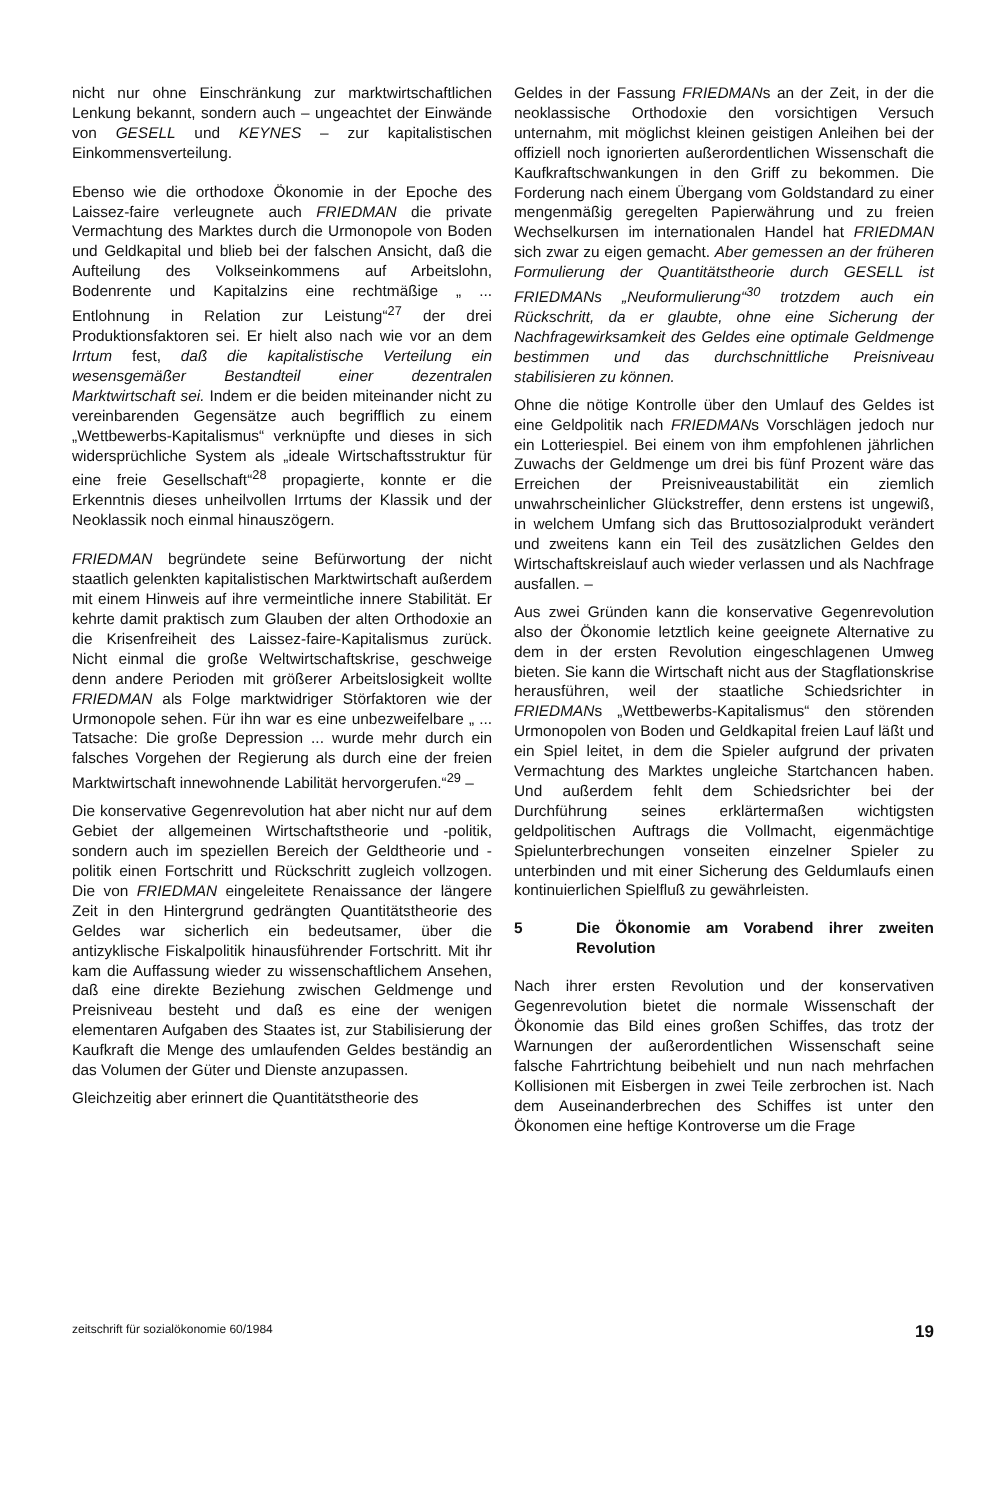nicht nur ohne Einschränkung zur marktwirtschaftlichen Lenkung bekannt, sondern auch – ungeachtet der Einwände von GESELL und KEYNES – zur kapitalistischen Einkommensverteilung.
Ebenso wie die orthodoxe Ökonomie in der Epoche des Laissez-faire verleugnete auch FRIEDMAN die private Vermachtung des Marktes durch die Urmonopole von Boden und Geldkapital und blieb bei der falschen Ansicht, daß die Aufteilung des Volkseinkommens auf Arbeitslohn, Bodenrente und Kapitalzins eine rechtmäßige „ ... Entlohnung in Relation zur Leistung“<sup>27</sup> der drei Produktionsfaktoren sei. Er hielt also nach wie vor an dem Irrtum fest, daß die kapitalistische Verteilung ein wesensgemäßer Bestandteil einer dezentralen Marktwirtschaft sei. Indem er die beiden miteinander nicht zu vereinbarenden Gegensätze auch begrifflich zu einem „Wettbewerbs-Kapitalismus“ verknüpfte und dieses in sich widersprüchliche System als „ideale Wirtschaftsstruktur für eine freie Gesellschaft“<sup>28</sup> propagierte, konnte er die Erkenntnis dieses unheilvollen Irrtums der Klassik und der Neoklassik noch einmal hinauszögern.
FRIEDMAN begründete seine Befürwortung der nicht staatlich gelenkten kapitalistischen Marktwirtschaft außerdem mit einem Hinweis auf ihre vermeintliche innere Stabilität. Er kehrte damit praktisch zum Glauben der alten Orthodoxie an die Krisenfreiheit des Laissez-faire-Kapitalismus zurück. Nicht einmal die große Weltwirtschaftskrise, geschweige denn andere Perioden mit größerer Arbeitslosigkeit wollte FRIEDMAN als Folge marktwidriger Störfaktoren wie der Urmonopole sehen. Für ihn war es eine unbezweifelbare „ ... Tatsache: Die große Depression ... wurde mehr durch ein falsches Vorgehen der Regierung als durch eine der freien Marktwirtschaft innewohnende Labilität hervorgerufen.“<sup>29</sup> –
Die konservative Gegenrevolution hat aber nicht nur auf dem Gebiet der allgemeinen Wirtschaftstheorie und -politik, sondern auch im speziellen Bereich der Geldtheorie und -politik einen Fortschritt und Rückschritt zugleich vollzogen. Die von FRIEDMAN eingeleitete Renaissance der längere Zeit in den Hintergrund gedrängten Quantitätstheorie des Geldes war sicherlich ein bedeutsamer, über die antizyklische Fiskalpolitik hinausführender Fortschritt. Mit ihr kam die Auffassung wieder zu wissenschaftlichem Ansehen, daß eine direkte Beziehung zwischen Geldmenge und Preisniveau besteht und daß es eine der wenigen elementaren Aufgaben des Staates ist, zur Stabilisierung der Kaufkraft die Menge des umlaufenden Geldes beständig an das Volumen der Güter und Dienste anzupassen.
Gleichzeitig aber erinnert die Quantitätstheorie des
Geldes in der Fassung FRIEDMANs an der Zeit, in der die neoklassische Orthodoxie den vorsichtigen Versuch unternahm, mit möglichst kleinen geistigen Anleihen bei der offiziell noch ignorierten außerordentlichen Wissenschaft die Kaufkraftschwankungen in den Griff zu bekommen. Die Forderung nach einem Übergang vom Goldstandard zu einer mengenmäßig geregelten Papierwährung und zu freien Wechselkursen im internationalen Handel hat FRIEDMAN sich zwar zu eigen gemacht. Aber gemessen an der früheren Formulierung der Quantitätstheorie durch GESELL ist FRIEDMANs „Neuformulierung“<sup>30</sup> trotzdem auch ein Rückschritt, da er glaubte, ohne eine Sicherung der Nachfragewirksamkeit des Geldes eine optimale Geldmenge bestimmen und das durchschnittliche Preisniveau stabilisieren zu können.
Ohne die nötige Kontrolle über den Umlauf des Geldes ist eine Geldpolitik nach FRIEDMANs Vorschlägen jedoch nur ein Lotteriespiel. Bei einem von ihm empfohlenen jährlichen Zuwachs der Geldmenge um drei bis fünf Prozent wäre das Erreichen der Preisniveaustabilität ein ziemlich unwahrscheinlicher Glückstreffer, denn erstens ist ungewiß, in welchem Umfang sich das Bruttosozialprodukt verändert und zweitens kann ein Teil des zusätzlichen Geldes den Wirtschaftskreislauf auch wieder verlassen und als Nachfrage ausfallen. –
Aus zwei Gründen kann die konservative Gegenrevolution also der Ökonomie letztlich keine geeignete Alternative zu dem in der ersten Revolution eingeschlagenen Umweg bieten. Sie kann die Wirtschaft nicht aus der Stagflationskrise herausführen, weil der staatliche Schiedsrichter in FRIEDMANs „Wettbewerbs-Kapitalismus“ den störenden Urmonopolen von Boden und Geldkapital freien Lauf läßt und ein Spiel leitet, in dem die Spieler aufgrund der privaten Vermachtung des Marktes ungleiche Startchancen haben. Und außerdem fehlt dem Schiedsrichter bei der Durchführung seines erklärtermaßen wichtigsten geldpolitischen Auftrags die Vollmacht, eigenmächtige Spielunterbrechungen vonseiten einzelner Spieler zu unterbinden und mit einer Sicherung des Geldumlaufs einen kontinuierlichen Spielfluß zu gewährleisten.
5 Die Ökonomie am Vorabend ihrer zweiten Revolution
Nach ihrer ersten Revolution und der konservativen Gegenrevolution bietet die normale Wissenschaft der Ökonomie das Bild eines großen Schiffes, das trotz der Warnungen der außerordentlichen Wissenschaft seine falsche Fahrtrichtung beibehielt und nun nach mehrfachen Kollisionen mit Eisbergen in zwei Teile zerbrochen ist. Nach dem Auseinanderbrechen des Schiffes ist unter den Ökonomen eine heftige Kontroverse um die Frage
zeitschrift für sozialökonomie 60/1984 19